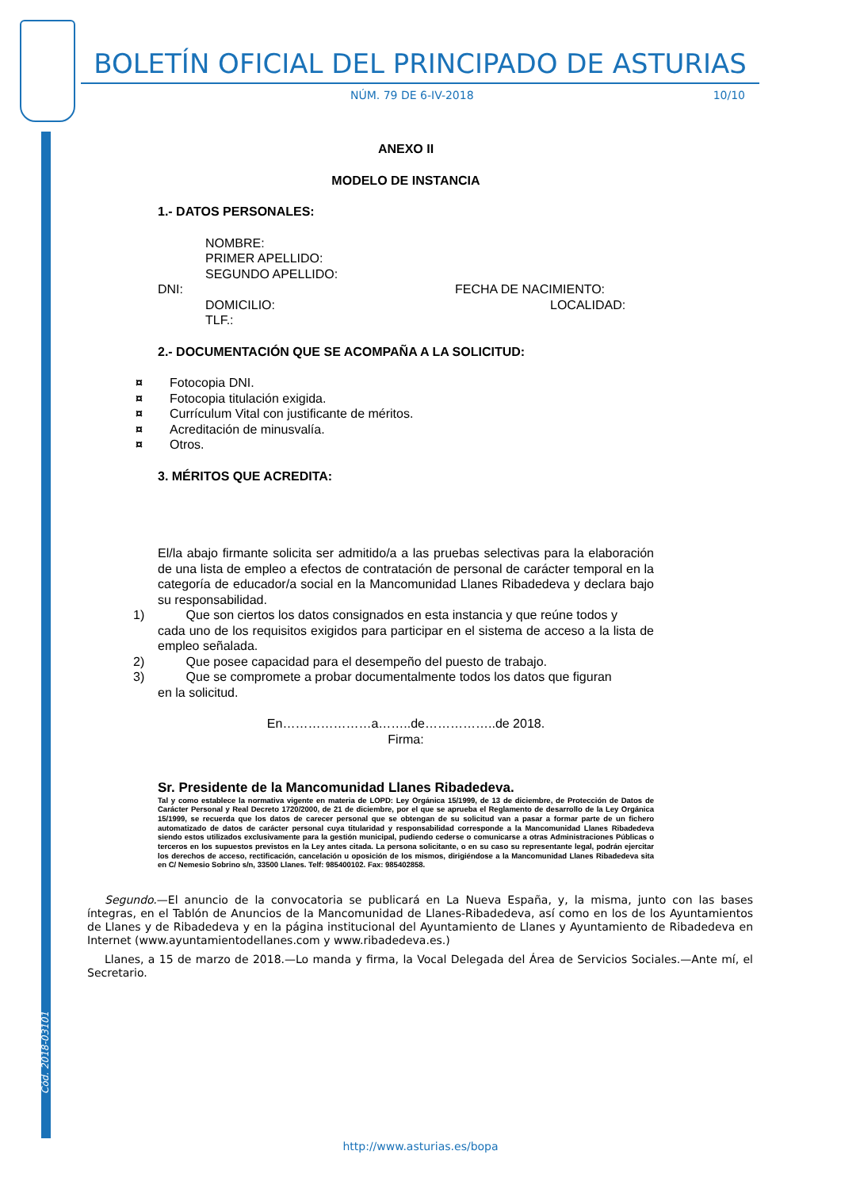Cód. 2018-03101
BOLETÍN OFICIAL DEL PRINCIPADO DE ASTURIAS
NÚM. 79 DE 6-IV-2018 10/10
ANEXO II
MODELO DE INSTANCIA
1.- DATOS PERSONALES:
NOMBRE:
PRIMER APELLIDO:
SEGUNDO APELLIDO:
DNI: FECHA DE NACIMIENTO:
DOMICILIO: LOCALIDAD:
TLF.:
2.- DOCUMENTACIÓN QUE SE ACOMPAÑA A LA SOLICITUD:
¤ Fotocopia DNI.
¤ Fotocopia titulación exigida.
¤ Currículum Vital con justificante de méritos.
¤ Acreditación de minusvalía.
¤ Otros.
3. MÉRITOS QUE ACREDITA:
El/la abajo firmante solicita ser admitido/a a las pruebas selectivas para la elaboración de una lista de empleo a efectos de contratación de personal de carácter temporal en la categoría de educador/a social en la Mancomunidad Llanes Ribadedeva y declara bajo su responsabilidad.
1) Que son ciertos los datos consignados en esta instancia y que reúne todos y
cada uno de los requisitos exigidos para participar en el sistema de acceso a la lista de empleo señalada.
2) Que posee capacidad para el desempeño del puesto de trabajo.
3) Que se compromete a probar documentalmente todos los datos que figuran
en la solicitud.
En…………………a……..de……………..de 2018.
Firma:
Sr. Presidente de la Mancomunidad Llanes Ribadedeva.
Tal y como establece la normativa vigente en materia de LOPD: Ley Orgánica 15/1999, de 13 de diciembre, de Protección de Datos de Carácter Personal y Real Decreto 1720/2000, de 21 de diciembre, por el que se aprueba el Reglamento de desarrollo de la Ley Orgánica 15/1999, se recuerda que los datos de carecer personal que se obtengan de su solicitud van a pasar a formar parte de un fichero automatizado de datos de carácter personal cuya titularidad y responsabilidad corresponde a la Mancomunidad Llanes Ribadedeva siendo estos utilizados exclusivamente para la gestión municipal, pudiendo cederse o comunicarse a otras Administraciones Públicas o terceros en los supuestos previstos en la Ley antes citada. La persona solicitante, o en su caso su representante legal, podrán ejercitar los derechos de acceso, rectificación, cancelación u oposición de los mismos, dirigiéndose a la Mancomunidad Llanes Ribadedeva sita en C/ Nemesio Sobrino s/n, 33500 Llanes. Telf: 985400102. Fax: 985402858.
Segundo.—El anuncio de la convocatoria se publicará en La Nueva España, y, la misma, junto con las bases íntegras, en el Tablón de Anuncios de la Mancomunidad de Llanes-Ribadedeva, así como en los de los Ayuntamientos de Llanes y de Ribadedeva y en la página institucional del Ayuntamiento de Llanes y Ayuntamiento de Ribadedeva en Internet (www.ayuntamientodellanes.com y www.ribadedeva.es.)
Llanes, a 15 de marzo de 2018.—Lo manda y firma, la Vocal Delegada del Área de Servicios Sociales.—Ante mí, el Secretario.
http://www.asturias.es/bopa